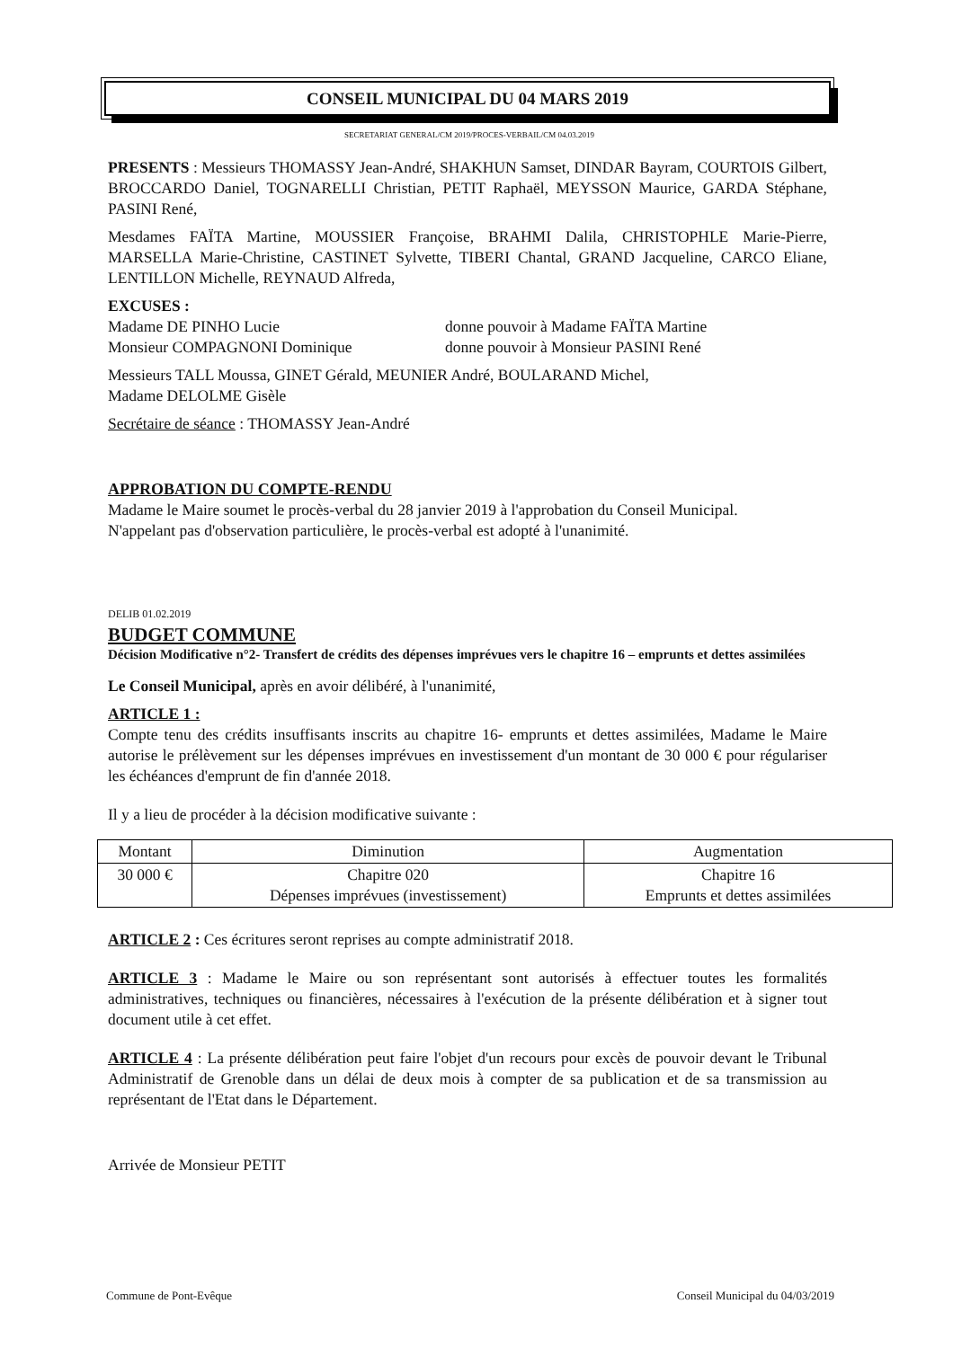CONSEIL MUNICIPAL DU 04 MARS 2019
SECRETARIAT GENERAL/CM 2019/PROCES-VERBAIL/CM 04.03.2019
PRESENTS : Messieurs THOMASSY Jean-André, SHAKHUN Samset, DINDAR Bayram, COURTOIS Gilbert, BROCCARDO Daniel, TOGNARELLI Christian, PETIT Raphaël, MEYSSON Maurice, GARDA Stéphane, PASINI René,
Mesdames FAÏTA Martine, MOUSSIER Françoise, BRAHMI Dalila, CHRISTOPHLE Marie-Pierre, MARSELLA Marie-Christine, CASTINET Sylvette, TIBERI Chantal, GRAND Jacqueline, CARCO Eliane, LENTILLON Michelle, REYNAUD Alfreda,
EXCUSES :
Madame DE PINHO Lucie donne pouvoir à Madame FAÏTA Martine
Monsieur COMPAGNONI Dominique donne pouvoir à Monsieur PASINI René
Messieurs TALL Moussa, GINET Gérald, MEUNIER André, BOULARAND Michel,
Madame DELOLME Gisèle
Secrétaire de séance : THOMASSY Jean-André
APPROBATION DU COMPTE-RENDU
Madame le Maire soumet le procès-verbal du 28 janvier 2019 à l'approbation du Conseil Municipal.
N'appelant pas d'observation particulière, le procès-verbal est adopté à l'unanimité.
DELIB 01.02.2019
BUDGET COMMUNE
Décision Modificative n°2- Transfert de crédits des dépenses imprévues vers le chapitre 16 – emprunts et dettes assimilées
Le Conseil Municipal, après en avoir délibéré, à l'unanimité,
ARTICLE 1 :
Compte tenu des crédits insuffisants inscrits au chapitre 16- emprunts et dettes assimilées, Madame le Maire autorise le prélèvement sur les dépenses imprévues en investissement d'un montant de 30 000 € pour régulariser les échéances d'emprunt de fin d'année 2018.
Il y a lieu de procéder à la décision modificative suivante :
| Montant | Diminution | Augmentation |
| --- | --- | --- |
| 30 000 € | Chapitre 020 Dépenses imprévues (investissement) | Chapitre 16 Emprunts et dettes assimilées |
ARTICLE 2 : Ces écritures seront reprises au compte administratif 2018.
ARTICLE 3 : Madame le Maire ou son représentant sont autorisés à effectuer toutes les formalités administratives, techniques ou financières, nécessaires à l'exécution de la présente délibération et à signer tout document utile à cet effet.
ARTICLE 4 : La présente délibération peut faire l'objet d'un recours pour excès de pouvoir devant le Tribunal Administratif de Grenoble dans un délai de deux mois à compter de sa publication et de sa transmission au représentant de l'Etat dans le Département.
Arrivée de Monsieur PETIT
Commune de Pont-Evêque Conseil Municipal du 04/03/2019